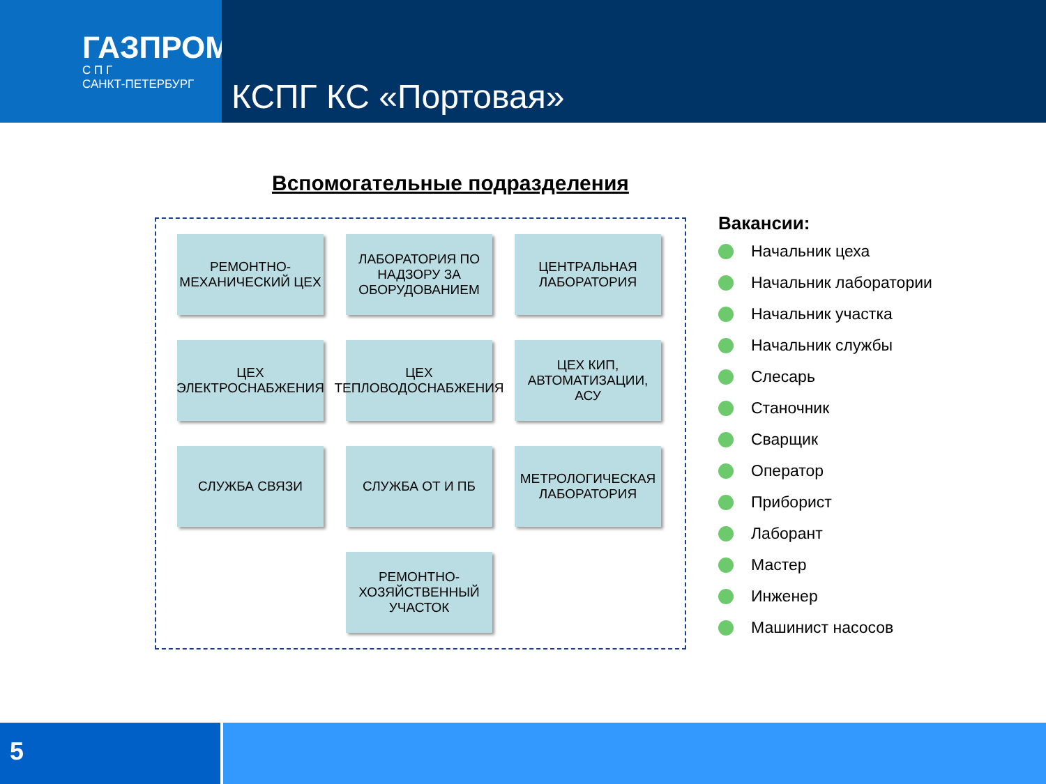ГАЗПРОМ
С П Г
САНКТ-ПЕТЕРБУРГ
КСПГ КС «Портовая»
Вспомогательные подразделения
РЕМОНТНО-МЕХАНИЧЕСКИЙ ЦЕХ
ЛАБОРАТОРИЯ ПО НАДЗОРУ ЗА ОБОРУДОВАНИЕМ
ЦЕНТРАЛЬНАЯ ЛАБОРАТОРИЯ
ЦЕХ ЭЛЕКТРОСНАБЖЕНИЯ
ЦЕХ ТЕПЛОВОДОСНАБЖЕНИЯ
ЦЕХ КИП, АВТОМАТИЗАЦИИ, АСУ
СЛУЖБА СВЯЗИ
СЛУЖБА ОТ И ПБ
МЕТРОЛОГИЧЕСКАЯ ЛАБОРАТОРИЯ
РЕМОНТНО-ХОЗЯЙСТВЕННЫЙ УЧАСТОК
Вакансии:
Начальник цеха
Начальник лаборатории
Начальник участка
Начальник службы
Слесарь
Станочник
Сварщик
Оператор
Приборист
Лаборант
Мастер
Инженер
Машинист насосов
5